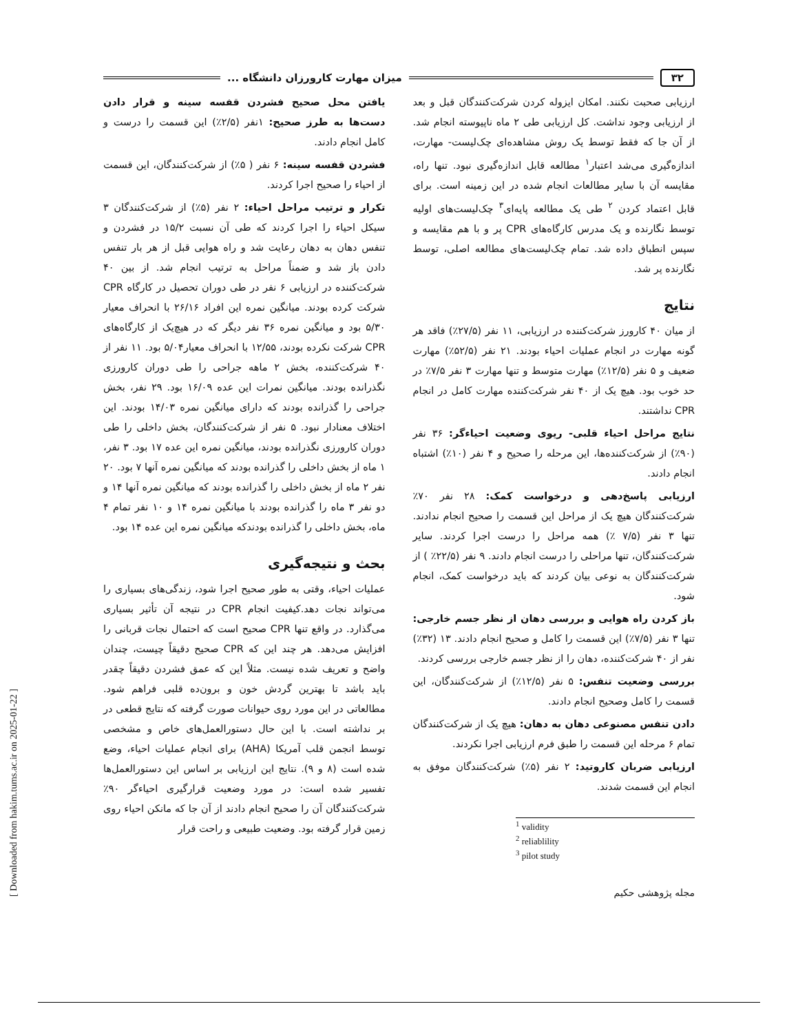۳۲ میزان مهارت کارورزان دانشگاه ...
ارزیابی صحبت نکنند. امکان ایزوله کردن شرکت‌کنندگان قبل و بعد از ارزیابی وجود نداشت. کل ارزیابی طی ۲ ماه ناپیوسته انجام شد. از آن جا که فقط توسط یک روش مشاهده‌ای چک‌لیست- مهارت، اندازه‌گیری می‌شد اعتبار<sup>۱</sup> مطالعه قابل اندازه‌گیری نبود. تنها راه، مقایسه آن با سایر مطالعات انجام شده در این زمینه است. برای قابل اعتماد کردن <sup>۲</sup> طی یک مطالعه پایه‌ای<sup>۳</sup> چک‌لیست‌های اولیه توسط نگارنده و یک مدرس کارگاه‌های CPR پر و با هم مقایسه و سپس انطباق داده شد. تمام چک‌لیست‌های مطالعه اصلی، توسط نگارنده پر شد.
نتایج
از میان ۴۰ کارورز شرکت‌کننده در ارزیابی، ۱۱ نفر (۲۷/۵٪) فاقد هر گونه مهارت در انجام عملیات احیاء بودند. ۲۱ نفر (۵۲/۵٪) مهارت ضعیف و ۵ نفر (۱۲/۵٪) مهارت متوسط و تنها مهارت ۳ نفر ۷/۵٪ در حد خوب بود. هیچ یک از ۴۰ نفر شرکت‌کننده مهارت کامل در انجام CPR نداشتند.
نتایج مراحل احیاء قلبی- ریوی وضعیت احیاءگر: ۳۶ نفر (۹۰٪) از شرکت‌کننده‌ها، این مرحله را صحیح و ۴ نفر (۱۰٪) اشتباه انجام دادند.
ارزیابی پاسخ‌دهی و درخواست کمک: ۲۸ نفر ۷۰٪ شرکت‌کنندگان هیچ یک از مراحل این قسمت را صحیح انجام ندادند. تنها ۳ نفر (۷/۵ ٪) همه مراحل را درست اجرا کردند. سایر شرکت‌کنندگان، تنها مراحلی را درست انجام دادند. ۹ نفر (۲۲/۵٪ ) از شرکت‌کنندگان به نوعی بیان کردند که باید درخواست کمک، انجام شود.
باز کردن راه هوایی و بررسی دهان از نظر جسم خارجی: تنها ۳ نفر (۷/۵٪) این قسمت را کامل و صحیح انجام دادند. ۱۳ (۳۲٪) نفر از ۴۰ شرکت‌کننده، دهان را از نظر جسم خارجی بررسی کردند.
بررسی وضعیت تنفس: ۵ نفر (۱۲/۵٪) از شرکت‌کنندگان، این قسمت را کامل وصحیح انجام دادند.
دادن تنفس مصنوعی دهان به دهان: هیچ یک از شرکت‌کنندگان تمام ۶ مرحله این قسمت را طبق فرم ارزیابی اجرا نکردند.
ارزیابی ضربان کاروتید: ۲ نفر (۵٪) شرکت‌کنندگان موفق به انجام این قسمت شدند.
<sup>1</sup> validity
<sup>2</sup> reliablility
<sup>3</sup> pilot study
مجله پژوهشی حکیم
یافتن محل صحیح فشردن قفسه سینه و قرار دادن دست‌ها به طرز صحیح: ۱نفر (۲/۵٪) این قسمت را درست و کامل انجام دادند.
فشردن قفسه سینه: ۶ نفر ( ۵٪) از شرکت‌کنندگان، این قسمت از احیاء را صحیح اجرا کردند.
تکرار و ترتیب مراحل احیاء: ۲ نفر (۵٪) از شرکت‌کنندگان ۳ سیکل احیاء را اجرا کردند که طی آن نسبت ۱۵/۲ در فشردن و تنفس دهان به دهان رعایت شد و راه هوایی قبل از هر بار تنفس دادن باز شد و ضمناً مراحل به ترتیب انجام شد. از بین ۴۰ شرکت‌کننده در ارزیابی ۶ نفر در طی دوران تحصیل در کارگاه CPR شرکت کرده بودند. میانگین نمره این افراد ۲۶/۱۶ با انحراف معیار ۵/۳۰ بود و میانگین نمره ۳۶ نفر دیگر که در هیچ‌یک از کارگاه‌های CPR شرکت نکرده بودند، ۱۲/۵۵ با انحراف معیار۵/۰۴ بود. ۱۱ نفر از ۴۰ شرکت‌کننده، بخش ۲ ماهه جراحی را طی دوران کارورزی نگذرانده بودند. میانگین نمرات این عده ۱۶/۰۹ بود. ۲۹ نفر، بخش جراحی را گذرانده بودند که دارای میانگین نمره ۱۴/۰۳ بودند. این اختلاف معنادار نبود. ۵ نفر از شرکت‌کنندگان، بخش داخلی را طی دوران کارورزی نگذرانده بودند، میانگین نمره این عده ۱۷ بود. ۳ نفر، ۱ ماه از بخش داخلی را گذرانده بودند که میانگین نمره آنها ۷ بود. ۲۰ نفر ۲ ماه از بخش داخلی را گذرانده بودند که میانگین نمره آنها ۱۴ و دو نفر ۳ ماه را گذرانده بودند با میانگین نمره ۱۴ و ۱۰ نفر تمام ۴ ماه، بخش داخلی را گذرانده بودندکه میانگین نمره این عده ۱۴ بود.
بحث و نتیجه‌گیری
عملیات احیاء، وقتی به طور صحیح اجرا شود، زندگی‌های بسیاری را می‌تواند نجات دهد.کیفیت انجام CPR در نتیجه آن تأثیر بسیاری می‌گذارد. در واقع تنها CPR صحیح است که احتمال نجات قربانی را افزایش می‌دهد. هر چند این که CPR صحیح دقیقاً چیست، چندان واضح و تعریف شده نیست. مثلاً این که عمق فشردن دقیقاً چقدر باید باشد تا بهترین گردش خون و برون‌ده قلبی فراهم شود. مطالعاتی در این مورد روی حیوانات صورت گرفته که نتایج قطعی در بر نداشته است. با این حال دستورالعمل‌های خاص و مشخصی توسط انجمن قلب آمریکا (AHA) برای انجام عملیات احیاء، وضع شده است (۸ و ۹). نتایج این ارزیابی بر اساس این دستورالعمل‌ها تفسیر شده است: در مورد وضعیت قرارگیری احیاءگر ۹۰٪ شرکت‌کنندگان آن را صحیح انجام دادند از آن جا که مانکن احیاء روی زمین قرار گرفته بود. وضعیت طبیعی و راحت قرار
[ Downloaded from hakim.tums.ac.ir on 2025-01-22 ]